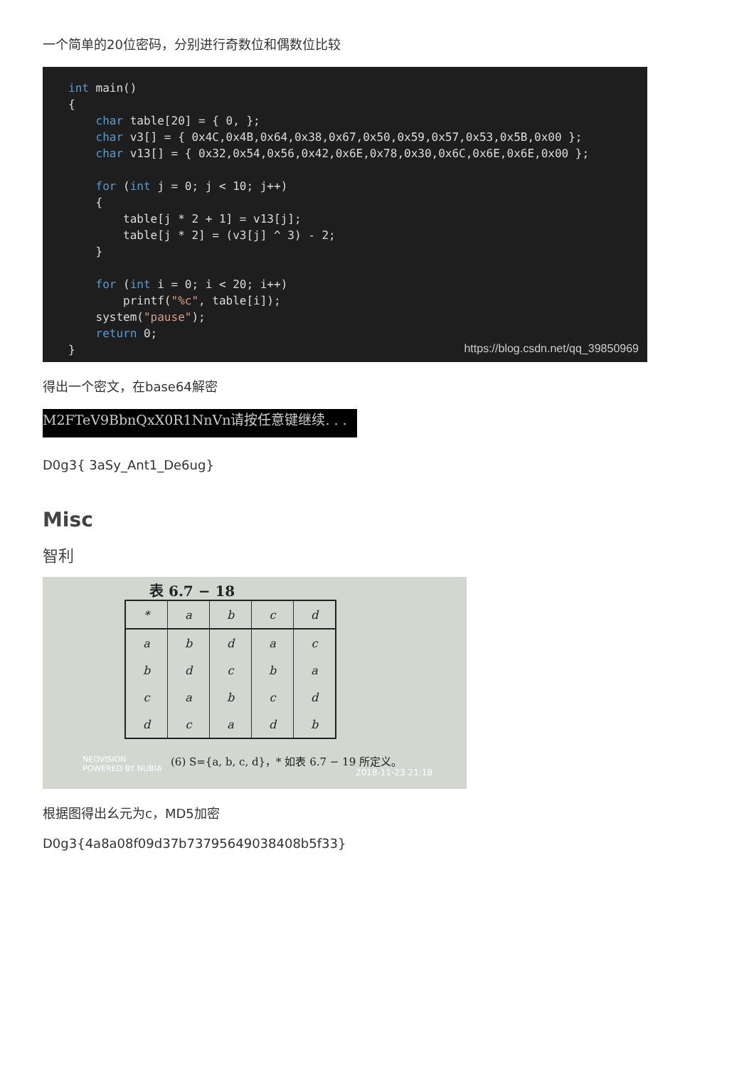一个简单的20位密码，分别进行奇数位和偶数位比较
int main() { char table[20] = { 0, }; char v3[] = { 0x4C,0x4B,0x64,0x38,0x67,0x50,0x59,0x57,0x53,0x5B,0x00 }; char v13[] = { 0x32,0x54,0x56,0x42,0x6E,0x78,0x30,0x6C,0x6E,0x6E,0x00 }; for (int j = 0; j < 10; j++) { table[j * 2 + 1] = v13[j]; table[j * 2] = (v3[j] ^ 3) - 2; } for (int i = 0; i < 20; i++) printf("%c", table[i]); system("pause"); return 0; }
https://blog.csdn.net/qq_39850969
得出一个密文，在base64解密
M2FTeV9BbnQxX0R1NnVn请按任意键继续. . .
D0g3{ 3aSy_Ant1_De6ug}
Misc
智利
表 6.7 − 18
| * | a | b | c | d |
| a | b | d | a | c |
| b | d | c | b | a |
| c | a | b | c | d |
| d | c | a | d | b |
NEOVISION
POWERED BY NUBIA
(6) S={a, b, c, d}，* 如表 6.7 − 19 所定义。
2018-11-23 21:18
根据图得出幺元为c，MD5加密
D0g3{4a8a08f09d37b73795649038408b5f33}